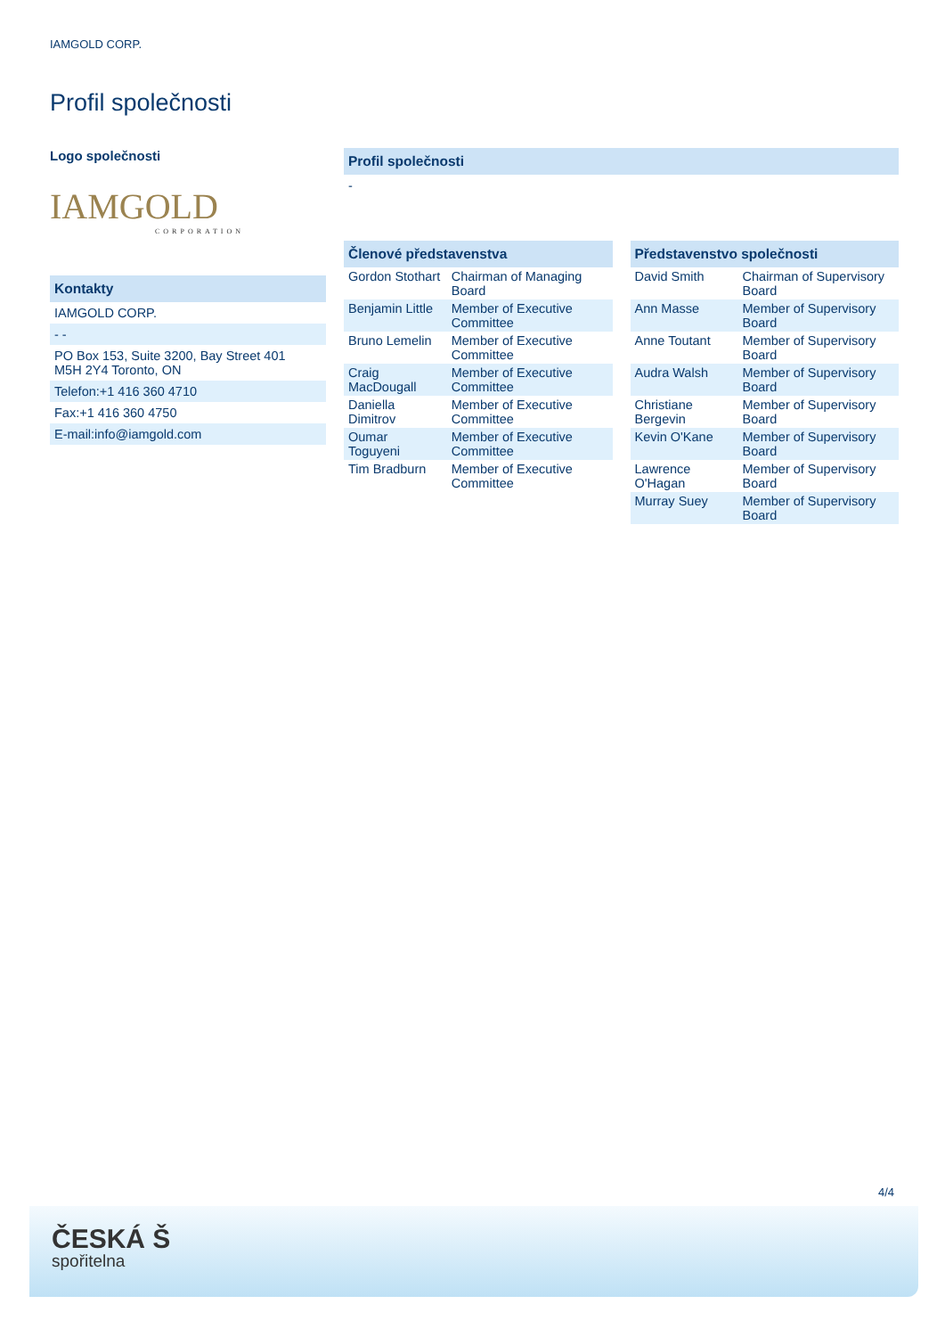IAMGOLD CORP.
Profil společnosti
Logo společnosti
IAMGOLD
CORPORATION
Kontakty
IAMGOLD CORP.
- -
PO Box 153, Suite 3200, Bay Street 401
M5H 2Y4 Toronto, ON
Telefon:+1 416 360 4710
Fax:+1 416 360 4750
E-mail:info@iamgold.com
Profil společnosti
-
Členové představenstva
| Gordon Stothart | Chairman of Managing Board |
| Benjamin Little | Member of Executive Committee |
| Bruno Lemelin | Member of Executive Committee |
| Craig MacDougall | Member of Executive Committee |
| Daniella Dimitrov | Member of Executive Committee |
| Oumar Toguyeni | Member of Executive Committee |
| Tim Bradburn | Member of Executive Committee |
Představenstvo společnosti
| David Smith | Chairman of Supervisory Board |
| Ann Masse | Member of Supervisory Board |
| Anne Toutant | Member of Supervisory Board |
| Audra Walsh | Member of Supervisory Board |
| Christiane Bergevin | Member of Supervisory Board |
| Kevin O'Kane | Member of Supervisory Board |
| Lawrence O'Hagan | Member of Supervisory Board |
| Murray Suey | Member of Supervisory Board |
4/4
ČESKÁ Š
spořitelna